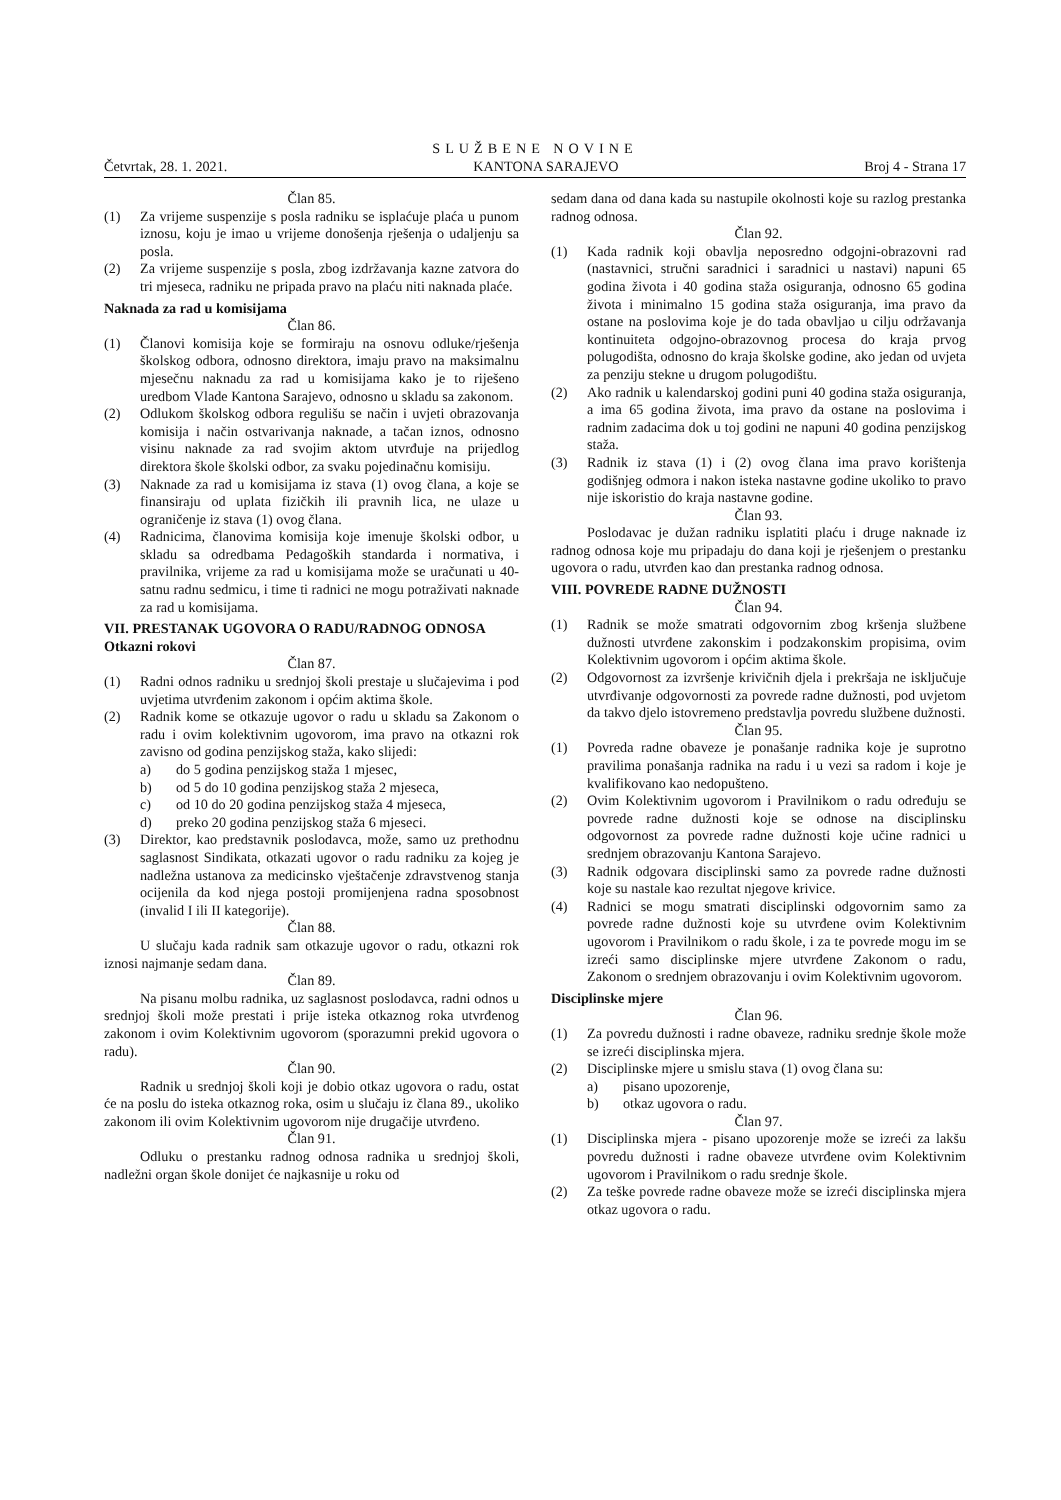SLUŽBENE NOVINE
Četvrtak, 28. 1. 2021. KANTONA SARAJEVO Broj 4 - Strana 17
Član 85.
(1) Za vrijeme suspenzije s posla radniku se isplaćuje plaća u punom iznosu, koju je imao u vrijeme donošenja rješenja o udaljenju sa posla.
(2) Za vrijeme suspenzije s posla, zbog izdržavanja kazne zatvora do tri mjeseca, radniku ne pripada pravo na plaću niti naknada plaće.
Naknada za rad u komisijama
Član 86.
(1) Članovi komisija koje se formiraju na osnovu odluke/rješenja školskog odbora, odnosno direktora, imaju pravo na maksimalnu mjesečnu naknadu za rad u komisijama kako je to riješeno uredbom Vlade Kantona Sarajevo, odnosno u skladu sa zakonom.
(2) Odlukom školskog odbora regulišu se način i uvjeti obrazovanja komisija i način ostvarivanja naknade, a tačan iznos, odnosno visinu naknade za rad svojim aktom utvrđuje na prijedlog direktora škole školski odbor, za svaku pojedinačnu komisiju.
(3) Naknade za rad u komisijama iz stava (1) ovog člana, a koje se finansiraju od uplata fizičkih ili pravnih lica, ne ulaze u ograničenje iz stava (1) ovog člana.
(4) Radnicima, članovima komisija koje imenuje školski odbor, u skladu sa odredbama Pedagoških standarda i normativa, i pravilnika, vrijeme za rad u komisijama može se uračunati u 40-satnu radnu sedmicu, i time ti radnici ne mogu potraživati naknade za rad u komisijama.
VII. PRESTANAK UGOVORA O RADU/RADNOG ODNOSA
Otkazni rokovi
Član 87.
(1) Radni odnos radniku u srednjoj školi prestaje u slučajevima i pod uvjetima utvrđenim zakonom i općim aktima škole.
(2) Radnik kome se otkazuje ugovor o radu u skladu sa Zakonom o radu i ovim kolektivnim ugovorom, ima pravo na otkazni rok zavisno od godina penzijskog staža, kako slijedi:
a) do 5 godina penzijskog staža 1 mjesec,
b) od 5 do 10 godina penzijskog staža 2 mjeseca,
c) od 10 do 20 godina penzijskog staža 4 mjeseca,
d) preko 20 godina penzijskog staža 6 mjeseci.
(3) Direktor, kao predstavnik poslodavca, može, samo uz prethodnu saglasnost Sindikata, otkazati ugovor o radu radniku za kojeg je nadležna ustanova za medicinsko vještačenje zdravstvenog stanja ocijenila da kod njega postoji promijenjena radna sposobnost (invalid I ili II kategorije).
Član 88.
U slučaju kada radnik sam otkazuje ugovor o radu, otkazni rok iznosi najmanje sedam dana.
Član 89.
Na pisanu molbu radnika, uz saglasnost poslodavca, radni odnos u srednjoj školi može prestati i prije isteka otkaznog roka utvrđenog zakonom i ovim Kolektivnim ugovorom (sporazumni prekid ugovora o radu).
Član 90.
Radnik u srednjoj školi koji je dobio otkaz ugovora o radu, ostat će na poslu do isteka otkaznog roka, osim u slučaju iz člana 89., ukoliko zakonom ili ovim Kolektivnim ugovorom nije drugačije utvrđeno.
Član 91.
Odluku o prestanku radnog odnosa radnika u srednjoj školi, nadležni organ škole donijet će najkasnije u roku od
sedam dana od dana kada su nastupile okolnosti koje su razlog prestanka radnog odnosa.
Član 92.
(1) Kada radnik koji obavlja neposredno odgojni-obrazovni rad (nastavnici, stručni saradnici i saradnici u nastavi) napuni 65 godina života i 40 godina staža osiguranja, odnosno 65 godina života i minimalno 15 godina staža osiguranja, ima pravo da ostane na poslovima koje je do tada obavljao u cilju održavanja kontinuiteta odgojno-obrazovnog procesa do kraja prvog polugodišta, odnosno do kraja školske godine, ako jedan od uvjeta za penziju stekne u drugom polugodištu.
(2) Ako radnik u kalendarskoj godini puni 40 godina staža osiguranja, a ima 65 godina života, ima pravo da ostane na poslovima i radnim zadacima dok u toj godini ne napuni 40 godina penzijskog staža.
(3) Radnik iz stava (1) i (2) ovog člana ima pravo korištenja godišnjeg odmora i nakon isteka nastavne godine ukoliko to pravo nije iskoristio do kraja nastavne godine.
Član 93.
Poslodavac je dužan radniku isplatiti plaću i druge naknade iz radnog odnosa koje mu pripadaju do dana koji je rješenjem o prestanku ugovora o radu, utvrđen kao dan prestanka radnog odnosa.
VIII. POVREDE RADNE DUŽNOSTI
Član 94.
(1) Radnik se može smatrati odgovornim zbog kršenja službene dužnosti utvrđene zakonskim i podzakonskim propisima, ovim Kolektivnim ugovorom i općim aktima škole.
(2) Odgovornost za izvršenje krivičnih djela i prekršaja ne isključuje utvrđivanje odgovornosti za povrede radne dužnosti, pod uvjetom da takvo djelo istovremeno predstavlja povredu službene dužnosti.
Član 95.
(1) Povreda radne obaveze je ponašanje radnika koje je suprotno pravilima ponašanja radnika na radu i u vezi sa radom i koje je kvalifikovano kao nedopušteno.
(2) Ovim Kolektivnim ugovorom i Pravilnikom o radu određuju se povrede radne dužnosti koje se odnose na disciplinsku odgovornost za povrede radne dužnosti koje učine radnici u srednjem obrazovanju Kantona Sarajevo.
(3) Radnik odgovara disciplinski samo za povrede radne dužnosti koje su nastale kao rezultat njegove krivice.
(4) Radnici se mogu smatrati disciplinski odgovornim samo za povrede radne dužnosti koje su utvrđene ovim Kolektivnim ugovorom i Pravilnikom o radu škole, i za te povrede mogu im se izreći samo disciplinske mjere utvrđene Zakonom o radu, Zakonom o srednjem obrazovanju i ovim Kolektivnim ugovorom.
Disciplinske mjere
Član 96.
(1) Za povredu dužnosti i radne obaveze, radniku srednje škole može se izreći disciplinska mjera.
(2) Disciplinske mjere u smislu stava (1) ovog člana su:
a) pisano upozorenje,
b) otkaz ugovora o radu.
Član 97.
(1) Disciplinska mjera - pisano upozorenje može se izreći za lakšu povredu dužnosti i radne obaveze utvrđene ovim Kolektivnim ugovorom i Pravilnikom o radu srednje škole.
(2) Za teške povrede radne obaveze može se izreći disciplinska mjera otkaz ugovora o radu.